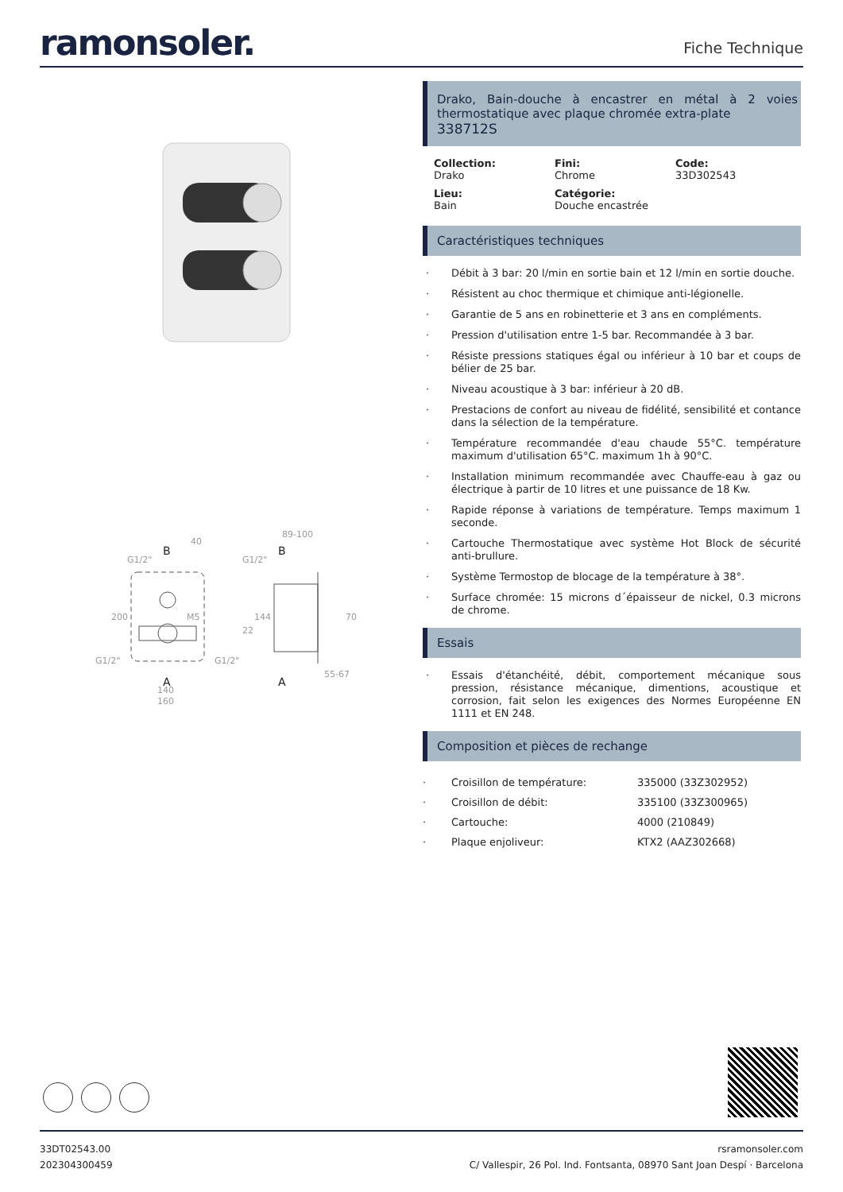ramonsoler.
Fiche Technique
40
G1/2"
200
M5
22
G1/2"
G1/2"
140
160
89-100
G1/2"
144
70
55-67
B
A
B
A
Drako, Bain-douche à encastrer en métal à 2 voies thermostatique avec plaque chromée extra-plate
338712S
Collection:
Drako
Fini:
Chrome
Code:
33D302543
Lieu:
Bain
Catégorie:
Douche encastrée
Caractéristiques techniques
Débit à 3 bar: 20 l/min en sortie bain et 12 l/min en sortie douche.
Résistent au choc thermique et chimique anti-légionelle.
Garantie de 5 ans en robinetterie et 3 ans en compléments.
Pression d'utilisation entre 1-5 bar. Recommandée à 3 bar.
Résiste pressions statiques égal ou inférieur à 10 bar et coups de bélier de 25 bar.
Niveau acoustique à 3 bar: inférieur à 20 dB.
Prestacions de confort au niveau de fidélité, sensibilité et contance dans la sélection de la température.
Température recommandée d'eau chaude 55°C. température maximum d'utilisation 65°C. maximum 1h à 90°C.
Installation minimum recommandée avec Chauffe-eau à gaz ou électrique à partir de 10 litres et une puissance de 18 Kw.
Rapide réponse à variations de température. Temps maximum 1 seconde.
Cartouche Thermostatique avec système Hot Block de sécurité anti-brullure.
Système Termostop de blocage de la température à 38°.
Surface chromée: 15 microns d´épaisseur de nickel, 0.3 microns de chrome.
Essais
Essais d'étanchéité, débit, comportement mécanique sous pression, résistance mécanique, dimentions, acoustique et corrosion, fait selon les exigences des Normes Européenne EN 1111 et EN 248.
Composition et pièces de rechange
| · | Croisillon de température: | 335000 (33Z302952) |
| · | Croisillon de débit: | 335100 (33Z300965) |
| · | Cartouche: | 4000 (210849) |
| · | Plaque enjoliveur: | KTX2 (AAZ302668) |
33DT02543.00
202304300459
rsramonsoler.com
C/ Vallespir, 26 Pol. Ind. Fontsanta, 08970 Sant Joan Despí · Barcelona